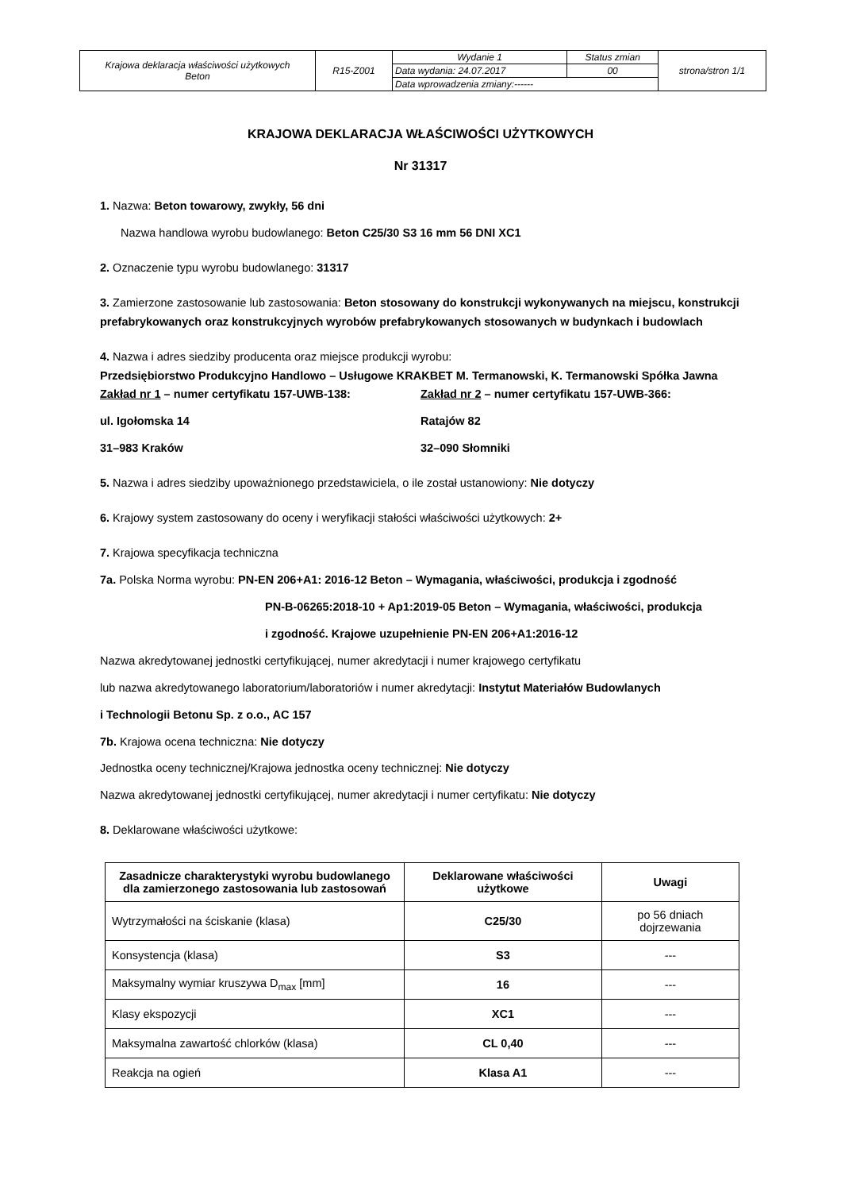| Krajowa deklaracja właściwości użytkowych Beton | R15-Z001 | Wydanie 1 | Status zmian | strona/stron 1/1 |
| | | Data wydania: 24.07.2017 | 00 | |
| | | Data wprowadzenia zmiany:------ | | |
KRAJOWA DEKLARACJA WŁAŚCIWOŚCI UŻYTKOWYCH
Nr 31317
1. Nazwa: Beton towarowy, zwykły, 56 dni
Nazwa handlowa wyrobu budowlanego: Beton C25/30 S3 16 mm 56 DNI XC1
2. Oznaczenie typu wyrobu budowlanego: 31317
3. Zamierzone zastosowanie lub zastosowania: Beton stosowany do konstrukcji wykonywanych na miejscu, konstrukcji prefabrykowanych oraz konstrukcyjnych wyrobów prefabrykowanych stosowanych w budynkach i budowlach
4. Nazwa i adres siedziby producenta oraz miejsce produkcji wyrobu:
Przedsiębiorstwo Produkcyjno Handlowo – Usługowe KRAKBET M. Termanowski, K. Termanowski Spółka Jawna
Zakład nr 1 – numer certyfikatu 157-UWB-138:
ul. Igołomska 14
31–983 Kraków
Zakład nr 2 – numer certyfikatu 157-UWB-366:
Ratajów 82
32–090 Słomniki
5. Nazwa i adres siedziby upoważnionego przedstawiciela, o ile został ustanowiony: Nie dotyczy
6. Krajowy system zastosowany do oceny i weryfikacji stałości właściwości użytkowych: 2+
7. Krajowa specyfikacja techniczna
7a. Polska Norma wyrobu: PN-EN 206+A1: 2016-12 Beton – Wymagania, właściwości, produkcja i zgodność
PN-B-06265:2018-10 + Ap1:2019-05 Beton – Wymagania, właściwości, produkcja
i zgodność. Krajowe uzupełnienie PN-EN 206+A1:2016-12
Nazwa akredytowanej jednostki certyfikującej, numer akredytacji i numer krajowego certyfikatu
lub nazwa akredytowanego laboratorium/laboratoriów i numer akredytacji: Instytut Materiałów Budowlanych
i Technologii Betonu Sp. z o.o., AC 157
7b. Krajowa ocena techniczna: Nie dotyczy
Jednostka oceny technicznej/Krajowa jednostka oceny technicznej: Nie dotyczy
Nazwa akredytowanej jednostki certyfikującej, numer akredytacji i numer certyfikatu: Nie dotyczy
8. Deklarowane właściwości użytkowe:
| Zasadnicze charakterystyki wyrobu budowlanego dla zamierzonego zastosowania lub zastosowań | Deklarowane właściwości użytkowe | Uwagi |
| --- | --- | --- |
| Wytrzymałości na ściskanie (klasa) | C25/30 | po 56 dniach dojrzewania |
| Konsystencja (klasa) | S3 | --- |
| Maksymalny wymiar kruszywa D<sub>max</sub> [mm] | 16 | --- |
| Klasy ekspozycji | XC1 | --- |
| Maksymalna zawartość chlorków (klasa) | CL 0,40 | --- |
| Reakcja na ogień | Klasa A1 | --- |